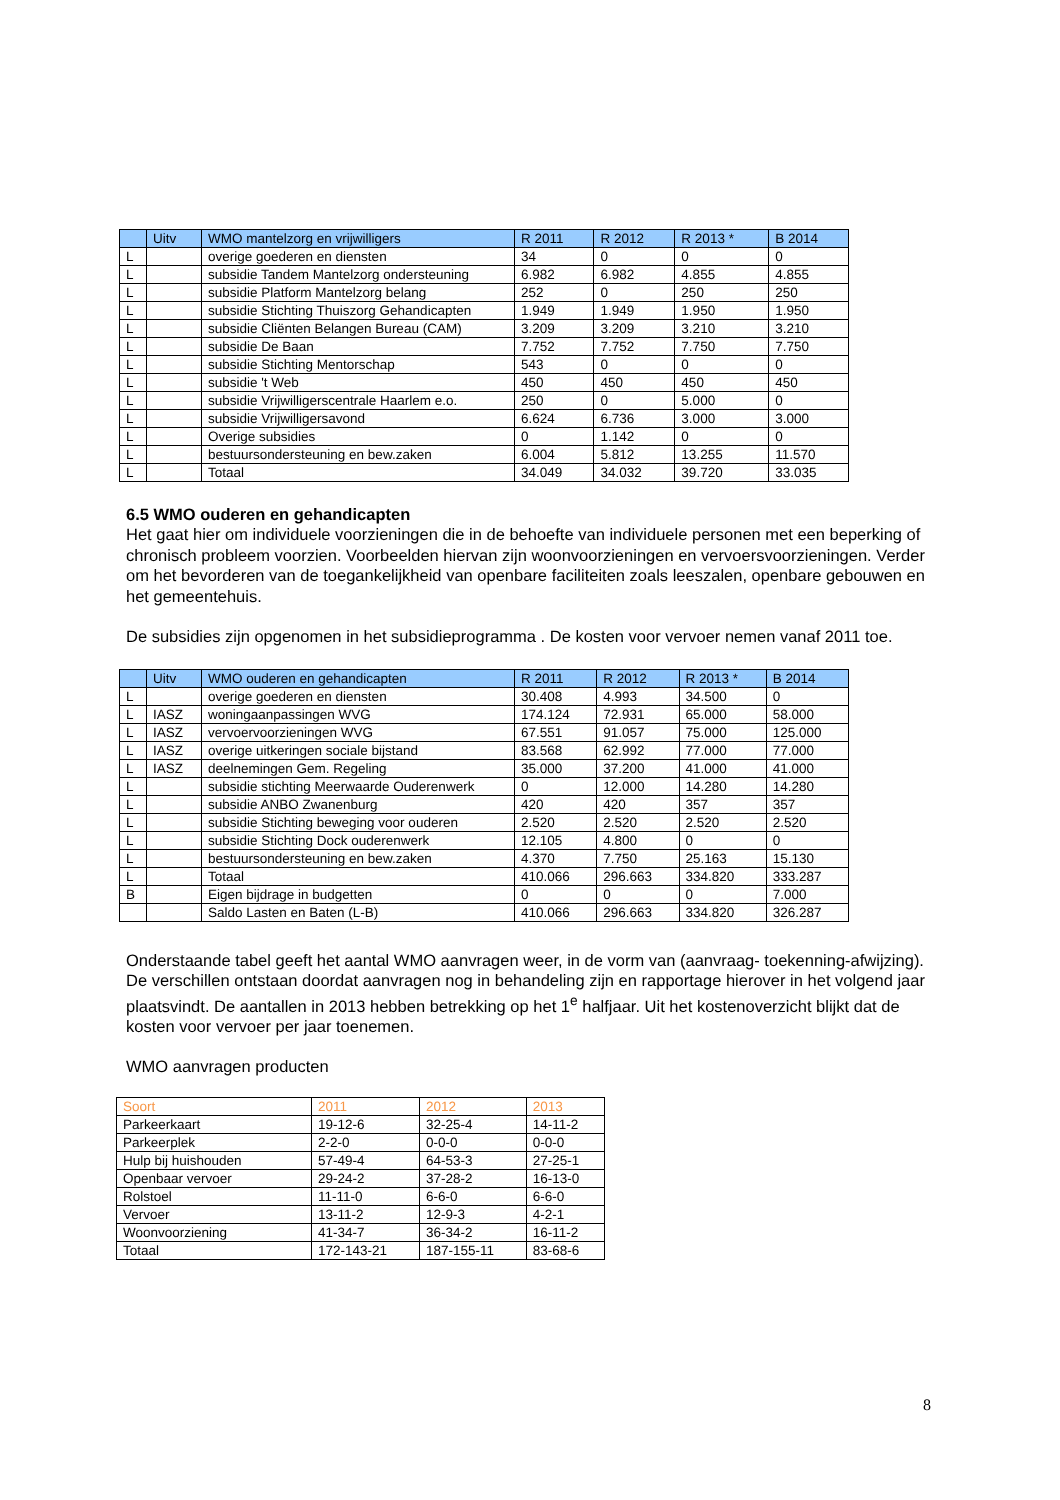| | Uitv | WMO mantelzorg en vrijwilligers | R 2011 | R 2012 | R 2013 * | B 2014 |
| --- | --- | --- | --- | --- | --- | --- |
| L | | overige goederen en diensten | 34 | 0 | 0 | 0 |
| L | | subsidie Tandem Mantelzorg ondersteuning | 6.982 | 6.982 | 4.855 | 4.855 |
| L | | subsidie Platform Mantelzorg belang | 252 | 0 | 250 | 250 |
| L | | subsidie Stichting Thuiszorg Gehandicapten | 1.949 | 1.949 | 1.950 | 1.950 |
| L | | subsidie Cliënten Belangen Bureau (CAM) | 3.209 | 3.209 | 3.210 | 3.210 |
| L | | subsidie De Baan | 7.752 | 7.752 | 7.750 | 7.750 |
| L | | subsidie Stichting Mentorschap | 543 | 0 | 0 | 0 |
| L | | subsidie 't Web | 450 | 450 | 450 | 450 |
| L | | subsidie Vrijwilligerscentrale Haarlem e.o. | 250 | 0 | 5.000 | 0 |
| L | | subsidie Vrijwilligersavond | 6.624 | 6.736 | 3.000 | 3.000 |
| L | | Overige subsidies | 0 | 1.142 | 0 | 0 |
| L | | bestuursondersteuning en bew.zaken | 6.004 | 5.812 | 13.255 | 11.570 |
| L | | Totaal | 34.049 | 34.032 | 39.720 | 33.035 |
6.5 WMO ouderen en gehandicapten
Het gaat hier om individuele voorzieningen die in de behoefte van individuele personen met een beperking of chronisch probleem voorzien. Voorbeelden hiervan zijn woonvoorzieningen en vervoersvoorzieningen. Verder om het bevorderen van de toegankelijkheid van openbare faciliteiten zoals leeszalen, openbare gebouwen en het gemeentehuis.
De subsidies zijn opgenomen in het subsidieprogramma . De kosten voor vervoer nemen vanaf 2011 toe.
| | Uitv | WMO ouderen en gehandicapten | R 2011 | R 2012 | R 2013 * | B 2014 |
| --- | --- | --- | --- | --- | --- | --- |
| L | | overige goederen en diensten | 30.408 | 4.993 | 34.500 | 0 |
| L | IASZ | woningaanpassingen WVG | 174.124 | 72.931 | 65.000 | 58.000 |
| L | IASZ | vervoervoorzieningen WVG | 67.551 | 91.057 | 75.000 | 125.000 |
| L | IASZ | overige uitkeringen sociale bijstand | 83.568 | 62.992 | 77.000 | 77.000 |
| L | IASZ | deelnemingen Gem. Regeling | 35.000 | 37.200 | 41.000 | 41.000 |
| L | | subsidie stichting Meerwaarde Ouderenwerk | 0 | 12.000 | 14.280 | 14.280 |
| L | | subsidie ANBO Zwanenburg | 420 | 420 | 357 | 357 |
| L | | subsidie Stichting beweging voor ouderen | 2.520 | 2.520 | 2.520 | 2.520 |
| L | | subsidie Stichting Dock ouderenwerk | 12.105 | 4.800 | 0 | 0 |
| L | | bestuursondersteuning en bew.zaken | 4.370 | 7.750 | 25.163 | 15.130 |
| L | | Totaal | 410.066 | 296.663 | 334.820 | 333.287 |
| B | | Eigen bijdrage in budgetten | 0 | 0 | 0 | 7.000 |
| | | Saldo Lasten en Baten (L-B) | 410.066 | 296.663 | 334.820 | 326.287 |
Onderstaande tabel geeft het aantal WMO aanvragen weer, in de vorm van (aanvraag- toekenning-afwijzing). De verschillen ontstaan doordat aanvragen nog in behandeling zijn en rapportage hierover in het volgend jaar plaatsvindt. De aantallen in 2013 hebben betrekking op het 1<sup>e</sup> halfjaar. Uit het kostenoverzicht blijkt dat de kosten voor vervoer per jaar toenemen.
WMO aanvragen producten
| Soort | 2011 | 2012 | 2013 |
| --- | --- | --- | --- |
| Parkeerkaart | 19-12-6 | 32-25-4 | 14-11-2 |
| Parkeerplek | 2-2-0 | 0-0-0 | 0-0-0 |
| Hulp bij huishouden | 57-49-4 | 64-53-3 | 27-25-1 |
| Openbaar vervoer | 29-24-2 | 37-28-2 | 16-13-0 |
| Rolstoel | 11-11-0 | 6-6-0 | 6-6-0 |
| Vervoer | 13-11-2 | 12-9-3 | 4-2-1 |
| Woonvoorziening | 41-34-7 | 36-34-2 | 16-11-2 |
| Totaal | 172-143-21 | 187-155-11 | 83-68-6 |
8